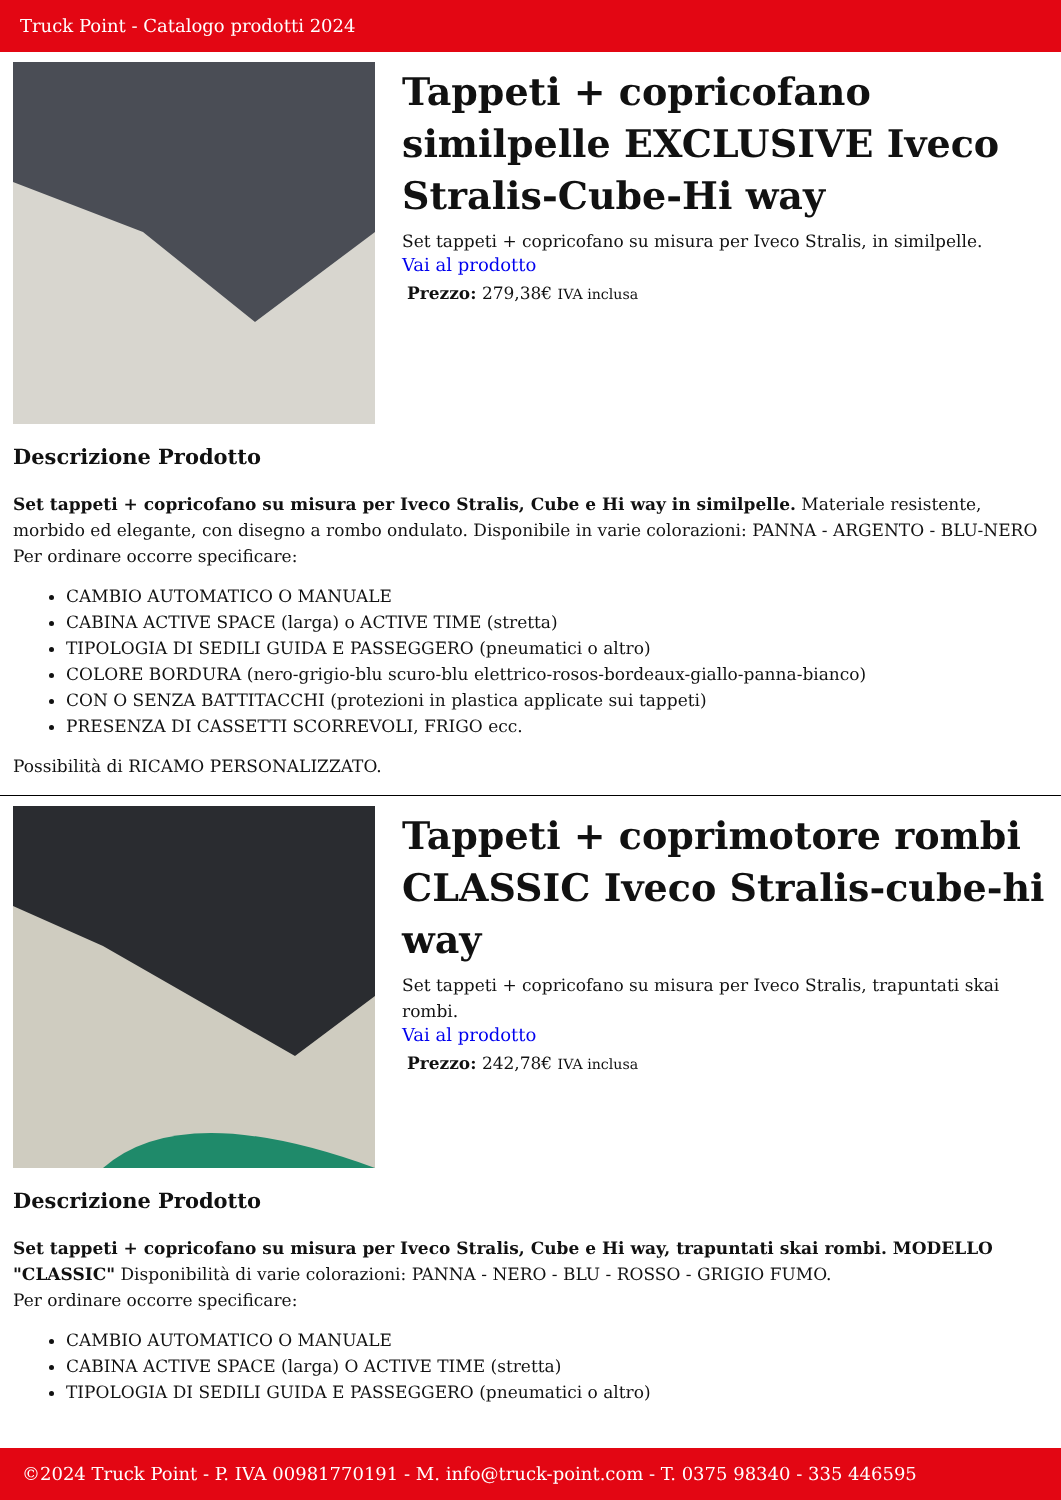Truck Point - Catalogo prodotti 2024
Tappeti + copricofano similpelle EXCLUSIVE Iveco Stralis-Cube-Hi way
Set tappeti + copricofano su misura per Iveco Stralis, in similpelle.
Vai al prodotto
Prezzo: 279,38€ IVA inclusa
Descrizione Prodotto
Set tappeti + copricofano su misura per Iveco Stralis, Cube e Hi way in similpelle. Materiale resistente, morbido ed elegante, con disegno a rombo ondulato. Disponibile in varie colorazioni: PANNA - ARGENTO - BLU-NERO
Per ordinare occorre specificare:
CAMBIO AUTOMATICO O MANUALE
CABINA ACTIVE SPACE (larga) o ACTIVE TIME (stretta)
TIPOLOGIA DI SEDILI GUIDA E PASSEGGERO (pneumatici o altro)
COLORE BORDURA (nero-grigio-blu scuro-blu elettrico-rosos-bordeaux-giallo-panna-bianco)
CON O SENZA BATTITACCHI (protezioni in plastica applicate sui tappeti)
PRESENZA DI CASSETTI SCORREVOLI, FRIGO ecc.
Possibilità di RICAMO PERSONALIZZATO.
Tappeti + coprimotore rombi CLASSIC Iveco Stralis-cube-hi way
Set tappeti + copricofano su misura per Iveco Stralis, trapuntati skai rombi.
Vai al prodotto
Prezzo: 242,78€ IVA inclusa
Descrizione Prodotto
Set tappeti + copricofano su misura per Iveco Stralis, Cube e Hi way, trapuntati skai rombi. MODELLO "CLASSIC" Disponibilità di varie colorazioni: PANNA - NERO - BLU - ROSSO - GRIGIO FUMO.
Per ordinare occorre specificare:
CAMBIO AUTOMATICO O MANUALE
CABINA ACTIVE SPACE (larga) O ACTIVE TIME (stretta)
TIPOLOGIA DI SEDILI GUIDA E PASSEGGERO (pneumatici o altro)
©2024 Truck Point - P. IVA 00981770191 - M. info@truck-point.com - T. 0375 98340 - 335 446595